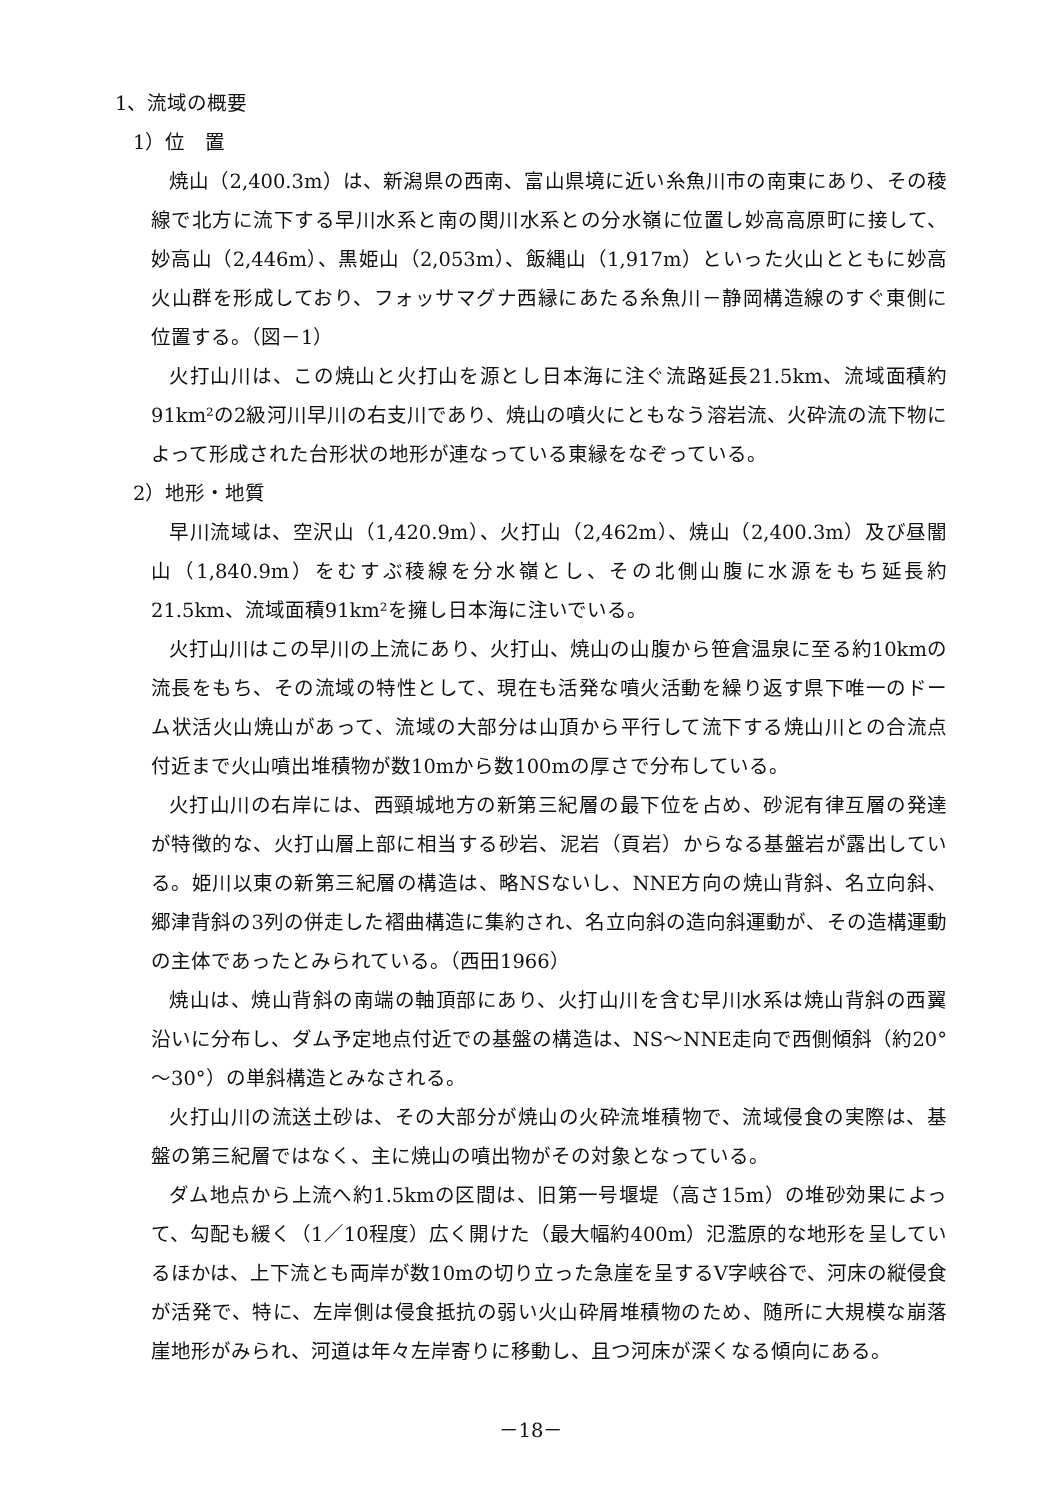1、流域の概要
1）位　置
焼山（2,400.3m）は、新潟県の西南、富山県境に近い糸魚川市の南東にあり、その稜線で北方に流下する早川水系と南の関川水系との分水嶺に位置し妙高高原町に接して、妙高山（2,446m）、黒姫山（2,053m）、飯縄山（1,917m）といった火山とともに妙高火山群を形成しており、フォッサマグナ西縁にあたる糸魚川－静岡構造線のすぐ東側に位置する。（図－1）
火打山川は、この焼山と火打山を源とし日本海に注ぐ流路延長21.5km、流域面積約91km²の2級河川早川の右支川であり、焼山の噴火にともなう溶岩流、火砕流の流下物によって形成された台形状の地形が連なっている東縁をなぞっている。
2）地形・地質
早川流域は、空沢山（1,420.9m）、火打山（2,462m）、焼山（2,400.3m）及び昼闇山（1,840.9m）をむすぶ稜線を分水嶺とし、その北側山腹に水源をもち延長約21.5km、流域面積91km²を擁し日本海に注いでいる。
火打山川はこの早川の上流にあり、火打山、焼山の山腹から笹倉温泉に至る約10kmの流長をもち、その流域の特性として、現在も活発な噴火活動を繰り返す県下唯一のドーム状活火山焼山があって、流域の大部分は山頂から平行して流下する焼山川との合流点付近まで火山噴出堆積物が数10mから数100mの厚さで分布している。
火打山川の右岸には、西頸城地方の新第三紀層の最下位を占め、砂泥有律互層の発達が特徴的な、火打山層上部に相当する砂岩、泥岩（頁岩）からなる基盤岩が露出している。姫川以東の新第三紀層の構造は、略NSないし、NNE方向の焼山背斜、名立向斜、郷津背斜の3列の併走した褶曲構造に集約され、名立向斜の造向斜運動が、その造構運動の主体であったとみられている。（西田1966）
焼山は、焼山背斜の南端の軸頂部にあり、火打山川を含む早川水系は焼山背斜の西翼沿いに分布し、ダム予定地点付近での基盤の構造は、NS～NNE走向で西側傾斜（約20°～30°）の単斜構造とみなされる。
火打山川の流送土砂は、その大部分が焼山の火砕流堆積物で、流域侵食の実際は、基盤の第三紀層ではなく、主に焼山の噴出物がその対象となっている。
ダム地点から上流へ約1.5kmの区間は、旧第一号堰堤（高さ15m）の堆砂効果によって、勾配も緩く（1／10程度）広く開けた（最大幅約400m）氾濫原的な地形を呈しているほかは、上下流とも両岸が数10mの切り立った急崖を呈するV字峡谷で、河床の縦侵食が活発で、特に、左岸側は侵食抵抗の弱い火山砕屑堆積物のため、随所に大規模な崩落崖地形がみられ、河道は年々左岸寄りに移動し、且つ河床が深くなる傾向にある。
－18－